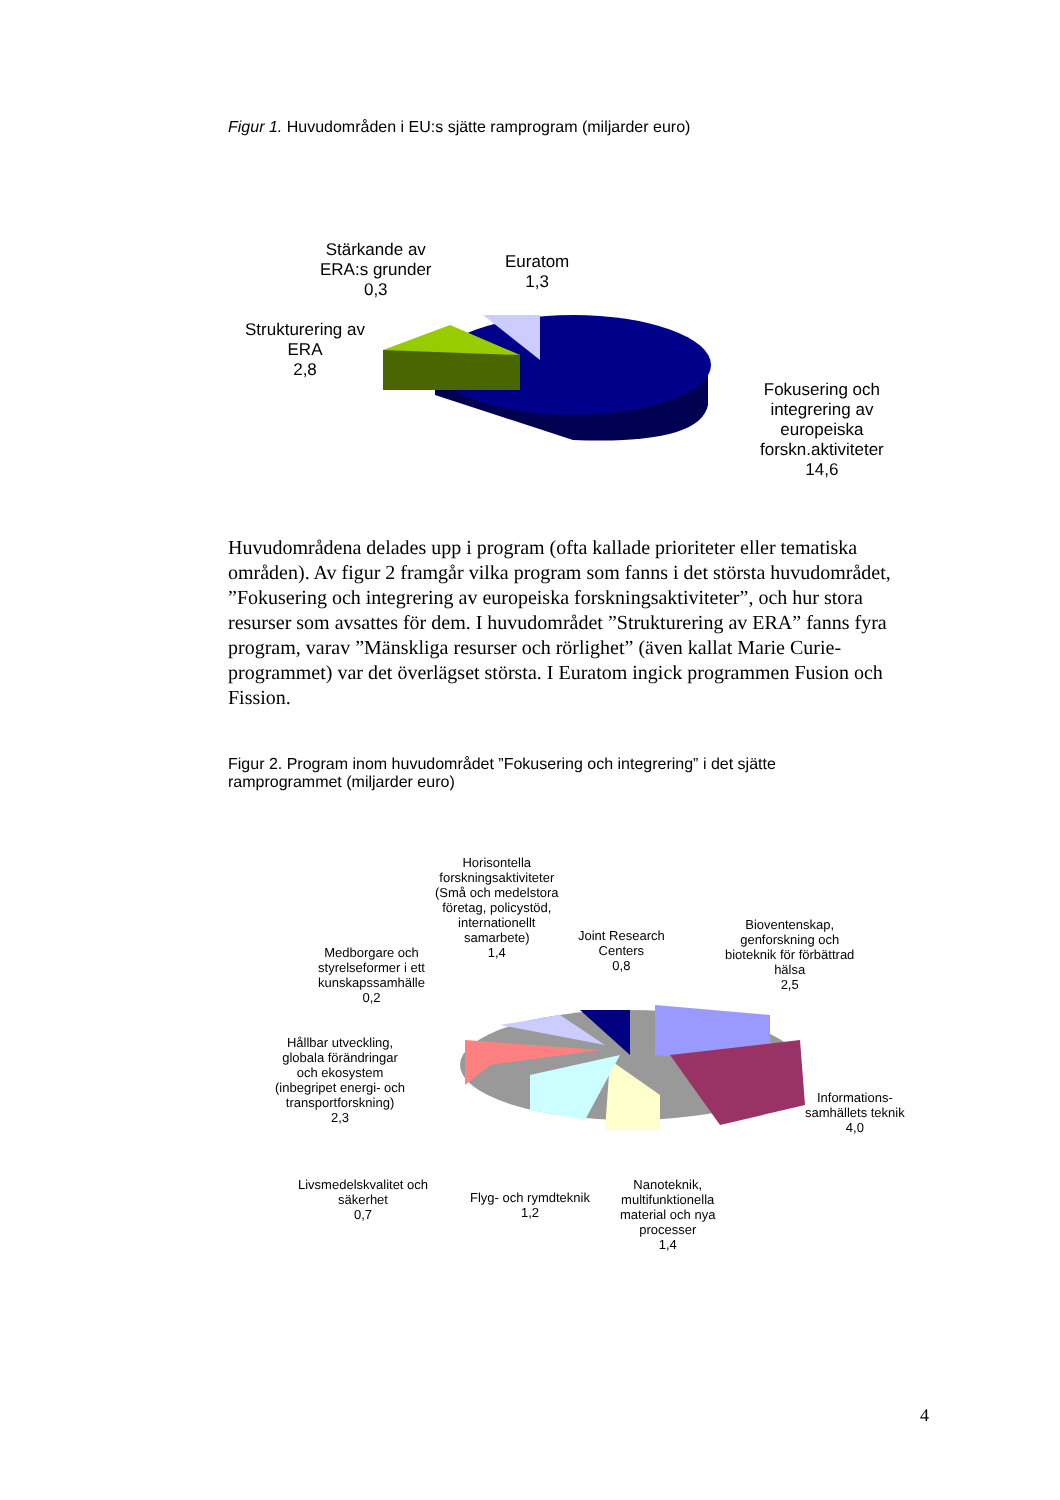Figur 1. Huvudområden i EU:s sjätte ramprogram (miljarder euro)
Stärkande av
ERA:s grunder
0,3
Euratom
1,3
Strukturering av
ERA
2,8
Fokusering och
integrering av
europeiska
forskn.aktiviteter
14,6
Huvudområdena delades upp i program (ofta kallade prioriteter eller tematiska områden). Av figur 2 framgår vilka program som fanns i det största huvudområdet, ”Fokusering och integrering av europeiska forskningsaktiviteter”, och hur stora resurser som avsattes för dem. I huvudområdet ”Strukturering av ERA” fanns fyra program, varav ”Mänskliga resurser och rörlighet” (även kallat Marie Curie-programmet) var det överlägset största. I Euratom ingick programmen Fusion och Fission.
Figur 2. Program inom huvudområdet ”Fokusering och integrering” i det sjätte
ramprogrammet (miljarder euro)
Horisontella
forskningsaktiviteter
(Små och medelstora
företag, policystöd,
internationellt
samarbete)
1,4
Joint Research
Centers
0,8
Bioventenskap,
genforskning och
bioteknik för förbättrad
hälsa
2,5
Medborgare och
styrelseformer i ett
kunskapssamhälle
0,2
Hållbar utveckling,
globala förändringar
och ekosystem
(inbegripet energi- och
transportforskning)
2,3
Informations-
samhällets teknik
4,0
Livsmedelskvalitet och
säkerhet
0,7
Flyg- och rymdteknik
1,2
Nanoteknik,
multifunktionella
material och nya
processer
1,4
4